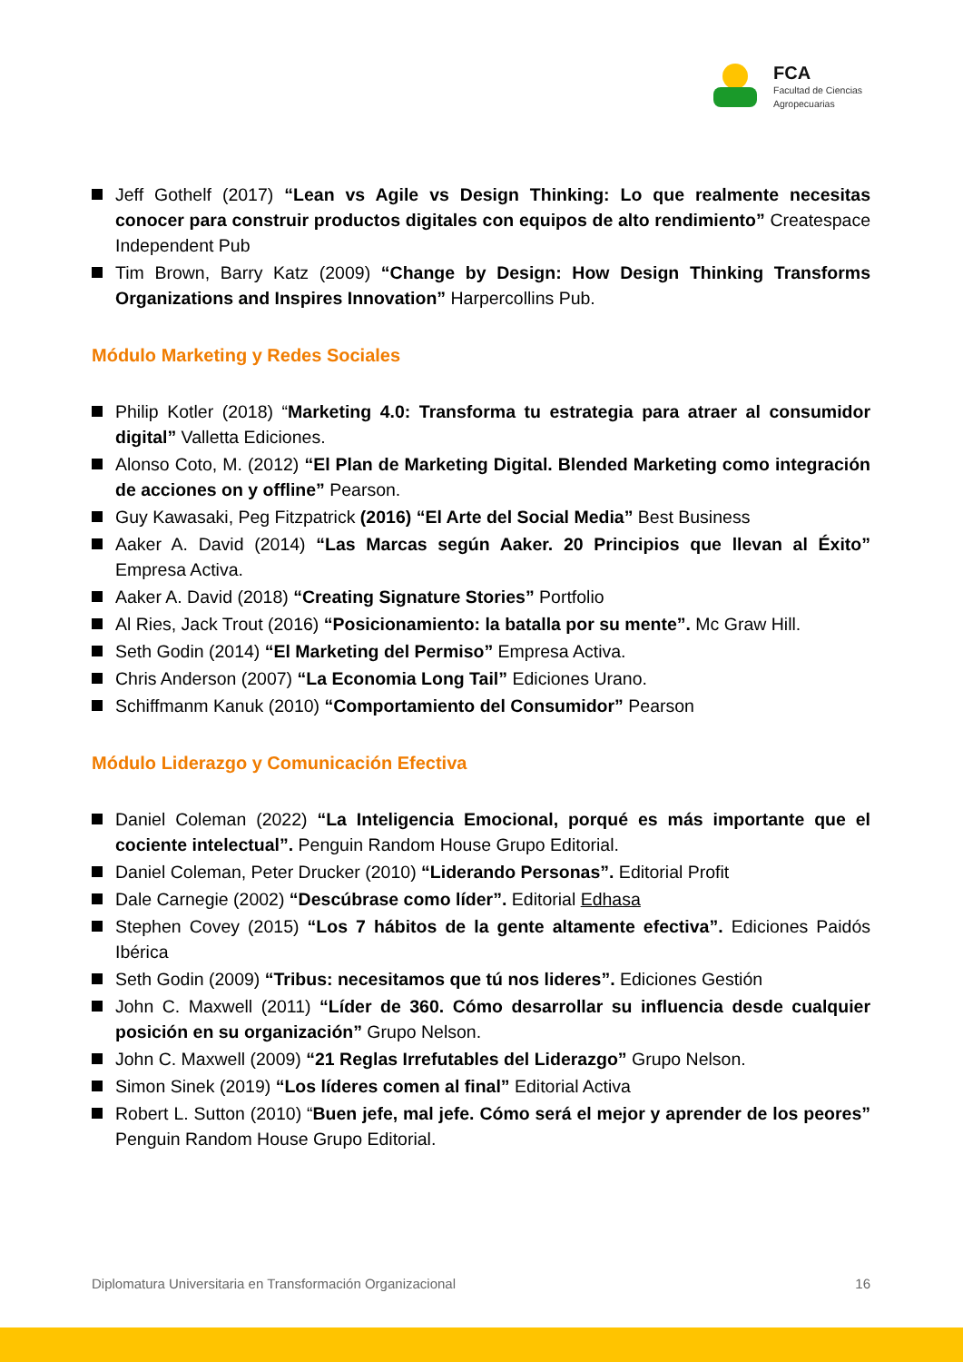FCA
Facultad de Ciencias
Agropecuarias
Jeff Gothelf (2017) “Lean vs Agile vs Design Thinking: Lo que realmente necesitas conocer para construir productos digitales con equipos de alto rendimiento” Createspace Independent Pub
Tim Brown, Barry Katz (2009) “Change by Design: How Design Thinking Transforms Organizations and Inspires Innovation” Harpercollins Pub.
Módulo Marketing y Redes Sociales
Philip Kotler (2018) “Marketing 4.0: Transforma tu estrategia para atraer al consumidor digital” Valletta Ediciones.
Alonso Coto, M. (2012) “El Plan de Marketing Digital. Blended Marketing como integración de acciones on y offline” Pearson.
Guy Kawasaki, Peg Fitzpatrick (2016) “El Arte del Social Media” Best Business
Aaker A. David (2014) “Las Marcas según Aaker. 20 Principios que llevan al Éxito” Empresa Activa.
Aaker A. David (2018) “Creating Signature Stories” Portfolio
Al Ries, Jack Trout (2016) “Posicionamiento: la batalla por su mente”. Mc Graw Hill.
Seth Godin (2014) “El Marketing del Permiso” Empresa Activa.
Chris Anderson (2007) “La Economia Long Tail” Ediciones Urano.
Schiffmanm Kanuk (2010) “Comportamiento del Consumidor” Pearson
Módulo Liderazgo y Comunicación Efectiva
Daniel Coleman (2022) “La Inteligencia Emocional, porqué es más importante que el cociente intelectual”. Penguin Random House Grupo Editorial.
Daniel Coleman, Peter Drucker (2010) “Liderando Personas”. Editorial Profit
Dale Carnegie (2002) “Descúbrase como líder”. Editorial Edhasa
Stephen Covey (2015) “Los 7 hábitos de la gente altamente efectiva”. Ediciones Paidós Ibérica
Seth Godin (2009) “Tribus: necesitamos que tú nos lideres”. Ediciones Gestión
John C. Maxwell (2011) “Líder de 360. Cómo desarrollar su influencia desde cualquier posición en su organización” Grupo Nelson.
John C. Maxwell (2009) “21 Reglas Irrefutables del Liderazgo” Grupo Nelson.
Simon Sinek (2019) “Los líderes comen al final” Editorial Activa
Robert L. Sutton (2010) “Buen jefe, mal jefe. Cómo será el mejor y aprender de los peores” Penguin Random House Grupo Editorial.
Diplomatura Universitaria en Transformación Organizacional 16